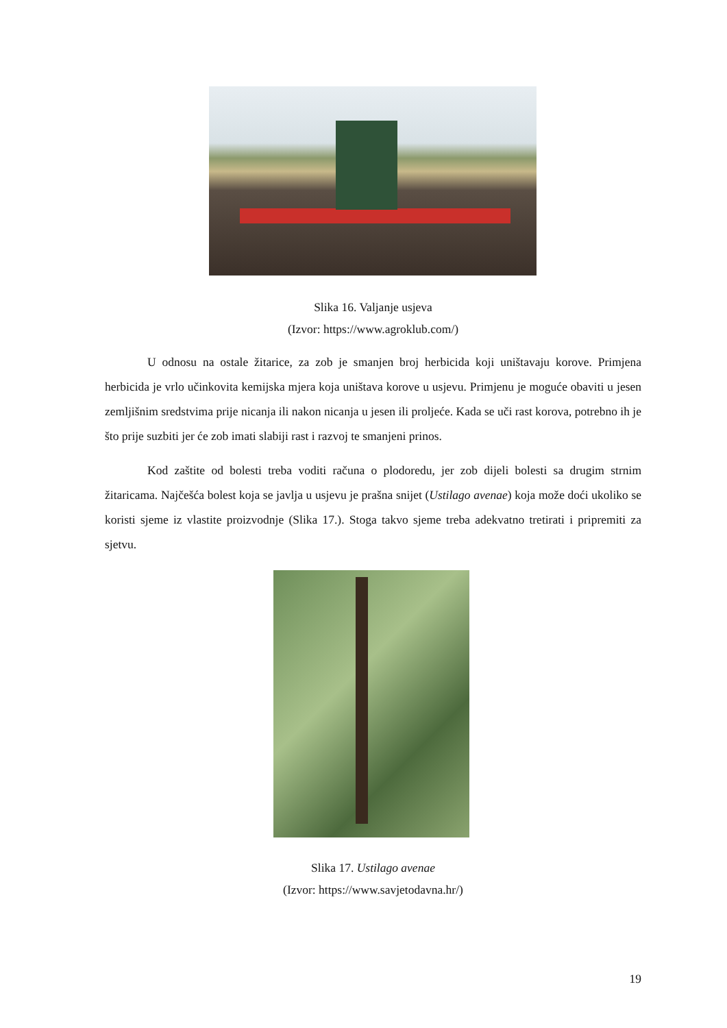Slika 16. Valjanje usjeva
(Izvor: https://www.agroklub.com/)
U odnosu na ostale žitarice, za zob je smanjen broj herbicida koji uništavaju korove. Primjena herbicida je vrlo učinkovita kemijska mjera koja uništava korove u usjevu. Primjenu je moguće obaviti u jesen zemljišnim sredstvima prije nicanja ili nakon nicanja u jesen ili proljeće. Kada se uči rast korova, potrebno ih je što prije suzbiti jer će zob imati slabiji rast i razvoj te smanjeni prinos.
Kod zaštite od bolesti treba voditi računa o plodoredu, jer zob dijeli bolesti sa drugim strnim žitaricama. Najčešća bolest koja se javlja u usjevu je prašna snijet (Ustilago avenae) koja može doći ukoliko se koristi sjeme iz vlastite proizvodnje (Slika 17.). Stoga takvo sjeme treba adekvatno tretirati i pripremiti za sjetvu.
Slika 17. Ustilago avenae
(Izvor: https://www.savjetodavna.hr/)
19